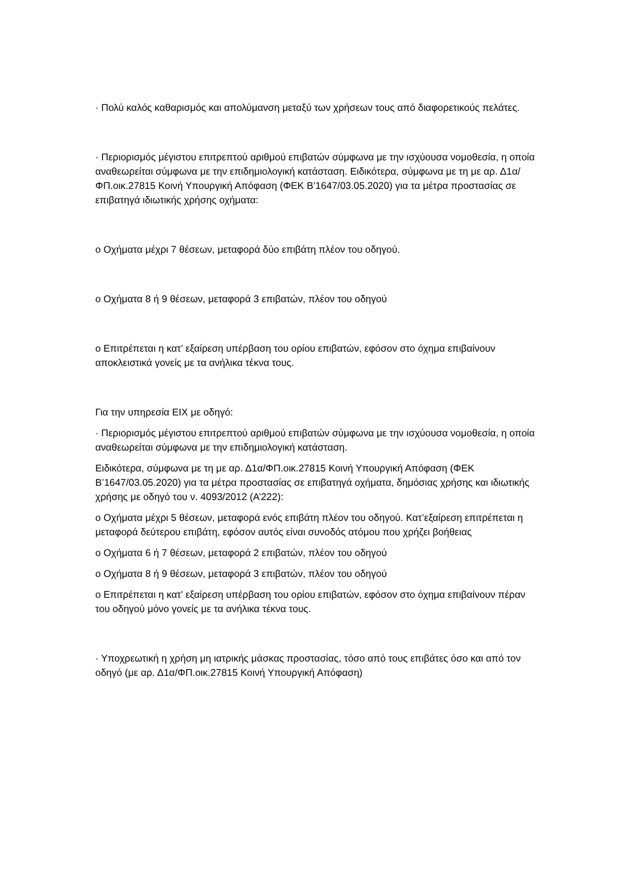· Πολύ καλός καθαρισμός και απολύμανση μεταξύ των χρήσεων τους από διαφορετικούς πελάτες.
· Περιορισμός μέγιστου επιτρεπτού αριθμού επιβατών σύμφωνα με την ισχύουσα νομοθεσία, η οποία αναθεωρείται σύμφωνα με την επιδημιολογική κατάσταση. Ειδικότερα, σύμφωνα με τη με αρ. Δ1α/ΦΠ.οικ.27815 Κοινή Υπουργική Απόφαση (ΦΕΚ Β’1647/03.05.2020) για τα μέτρα προστασίας σε επιβατηγά ιδιωτικής χρήσης οχήματα:
o Οχήματα μέχρι 7 θέσεων, μεταφορά δύο επιβάτη πλέον του οδηγού.
o Οχήματα 8 ή 9 θέσεων, μεταφορά 3 επιβατών, πλέον του οδηγού
o Επιτρέπεται η κατ’ εξαίρεση υπέρβαση του ορίου επιβατών, εφόσον στο όχημα επιβαίνουν αποκλειστικά γονείς με τα ανήλικα τέκνα τους.
Για την υπηρεσία ΕΙΧ με οδηγό:
· Περιορισμός μέγιστου επιτρεπτού αριθμού επιβατών σύμφωνα με την ισχύουσα νομοθεσία, η οποία αναθεωρείται σύμφωνα με την επιδημιολογική κατάσταση.
Ειδικότερα, σύμφωνα με τη με αρ. Δ1α/ΦΠ.οικ.27815 Κοινή Υπουργική Απόφαση (ΦΕΚ Β’1647/03.05.2020) για τα μέτρα προστασίας σε επιβατηγά οχήματα, δημόσιας χρήσης και ιδιωτικής χρήσης με οδηγό του ν. 4093/2012 (Α’222):
o Οχήματα μέχρι 5 θέσεων, μεταφορά ενός επιβάτη πλέον του οδηγού. Κατ’εξαίρεση επιτρέπεται η μεταφορά δεύτερου επιβάτη, εφόσον αυτός είναι συνοδός ατόμου που χρήζει βοήθειας
o Οχήματα 6 ή 7 θέσεων, μεταφορά 2 επιβατών, πλέον του οδηγού
o Οχήματα 8 ή 9 θέσεων, μεταφορά 3 επιβατών, πλέον του οδηγού
o Επιτρέπεται η κατ’ εξαίρεση υπέρβαση του ορίου επιβατών, εφόσον στο όχημα επιβαίνουν πέραν του οδηγού μόνο γονείς με τα ανήλικα τέκνα τους.
· Υποχρεωτική η χρήση μη ιατρικής μάσκας προστασίας, τόσο από τους επιβάτες όσο και από τον οδηγό (με αρ. Δ1α/ΦΠ.οικ.27815 Κοινή Υπουργική Απόφαση)